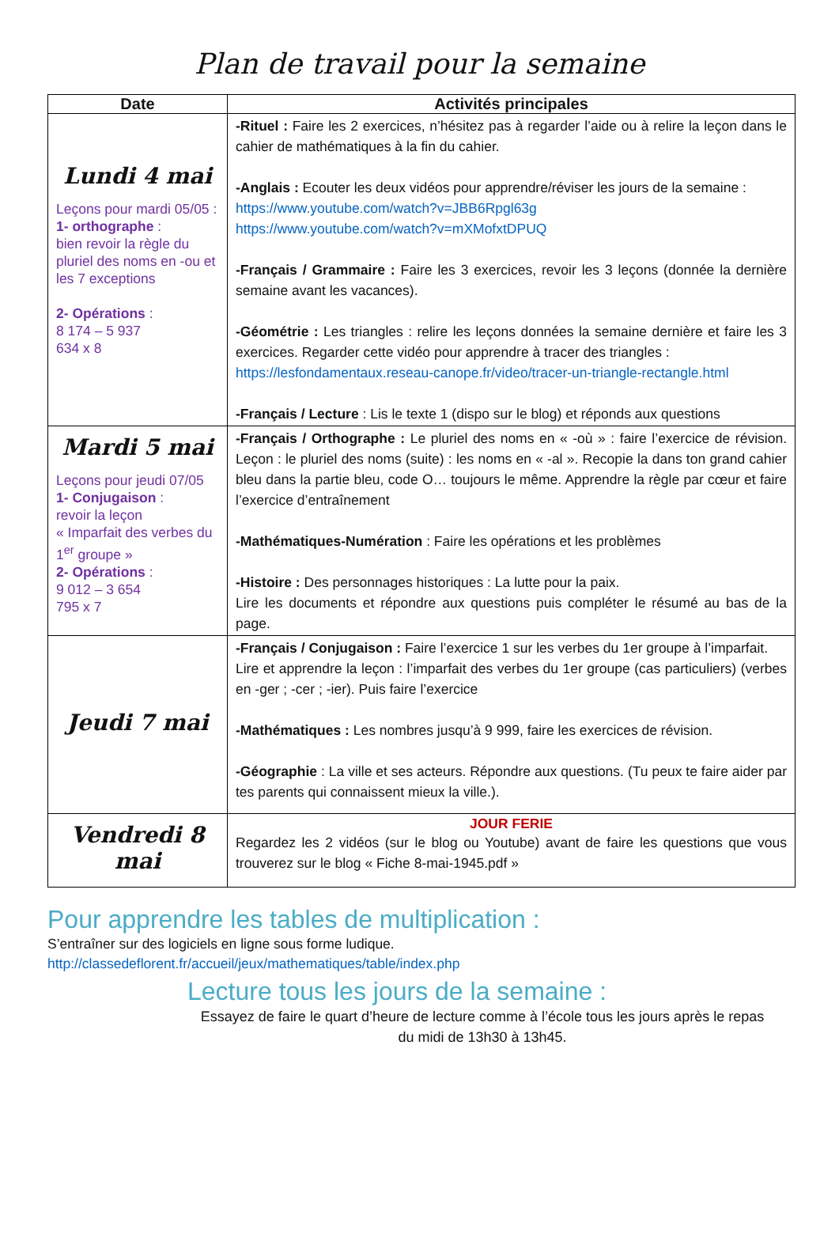Plan de travail pour la semaine
| Date | Activités principales |
| --- | --- |
| Lundi 4 mai Leçons pour mardi 05/05 : 1- orthographe : bien revoir la règle du pluriel des noms en -ou et les 7 exceptions 2- Opérations : 8 174 – 5 937 634 x 8 | -Rituel : Faire les 2 exercices, n’hésitez pas à regarder l’aide ou à relire la leçon dans le cahier de mathématiques à la fin du cahier. -Anglais : Ecouter les deux vidéos pour apprendre/réviser les jours de la semaine : https://www.youtube.com/watch?v=JBB6Rpgl63g https://www.youtube.com/watch?v=mXMofxtDPUQ -Français / Grammaire : Faire les 3 exercices, revoir les 3 leçons (donnée la dernière semaine avant les vacances). -Géométrie : Les triangles : relire les leçons données la semaine dernière et faire les 3 exercices. Regarder cette vidéo pour apprendre à tracer des triangles : https://lesfondamentaux.reseau-canope.fr/video/tracer-un-triangle-rectangle.html -Français / Lecture : Lis le texte 1 (dispo sur le blog) et réponds aux questions |
| Mardi 5 mai Leçons pour jeudi 07/05 1- Conjugaison : revoir la leçon « Imparfait des verbes du 1<sup>er</sup> groupe » 2- Opérations : 9 012 – 3 654 795 x 7 | -Français / Orthographe : Le pluriel des noms en « -où » : faire l’exercice de révision. Leçon : le pluriel des noms (suite) : les noms en « -al ». Recopie la dans ton grand cahier bleu dans la partie bleu, code O… toujours le même. Apprendre la règle par cœur et faire l’exercice d’entraînement -Mathématiques-Numération : Faire les opérations et les problèmes -Histoire : Des personnages historiques : La lutte pour la paix. Lire les documents et répondre aux questions puis compléter le résumé au bas de la page. |
| Jeudi 7 mai | -Français / Conjugaison : Faire l’exercice 1 sur les verbes du 1er groupe à l’imparfait. Lire et apprendre la leçon : l’imparfait des verbes du 1er groupe (cas particuliers) (verbes en -ger ; -cer ; -ier). Puis faire l’exercice -Mathématiques : Les nombres jusqu’à 9 999, faire les exercices de révision. -Géographie : La ville et ses acteurs. Répondre aux questions. (Tu peux te faire aider par tes parents qui connaissent mieux la ville.). |
| Vendredi 8 mai | JOUR FERIE Regardez les 2 vidéos (sur le blog ou Youtube) avant de faire les questions que vous trouverez sur le blog « Fiche 8-mai-1945.pdf » |
Pour apprendre les tables de multiplication :
S’entraîner sur des logiciels en ligne sous forme ludique.
http://classedeflorent.fr/accueil/jeux/mathematiques/table/index.php
Lecture tous les jours de la semaine :
Essayez de faire le quart d’heure de lecture comme à l’école tous les jours après le repas du midi de 13h30 à 13h45.